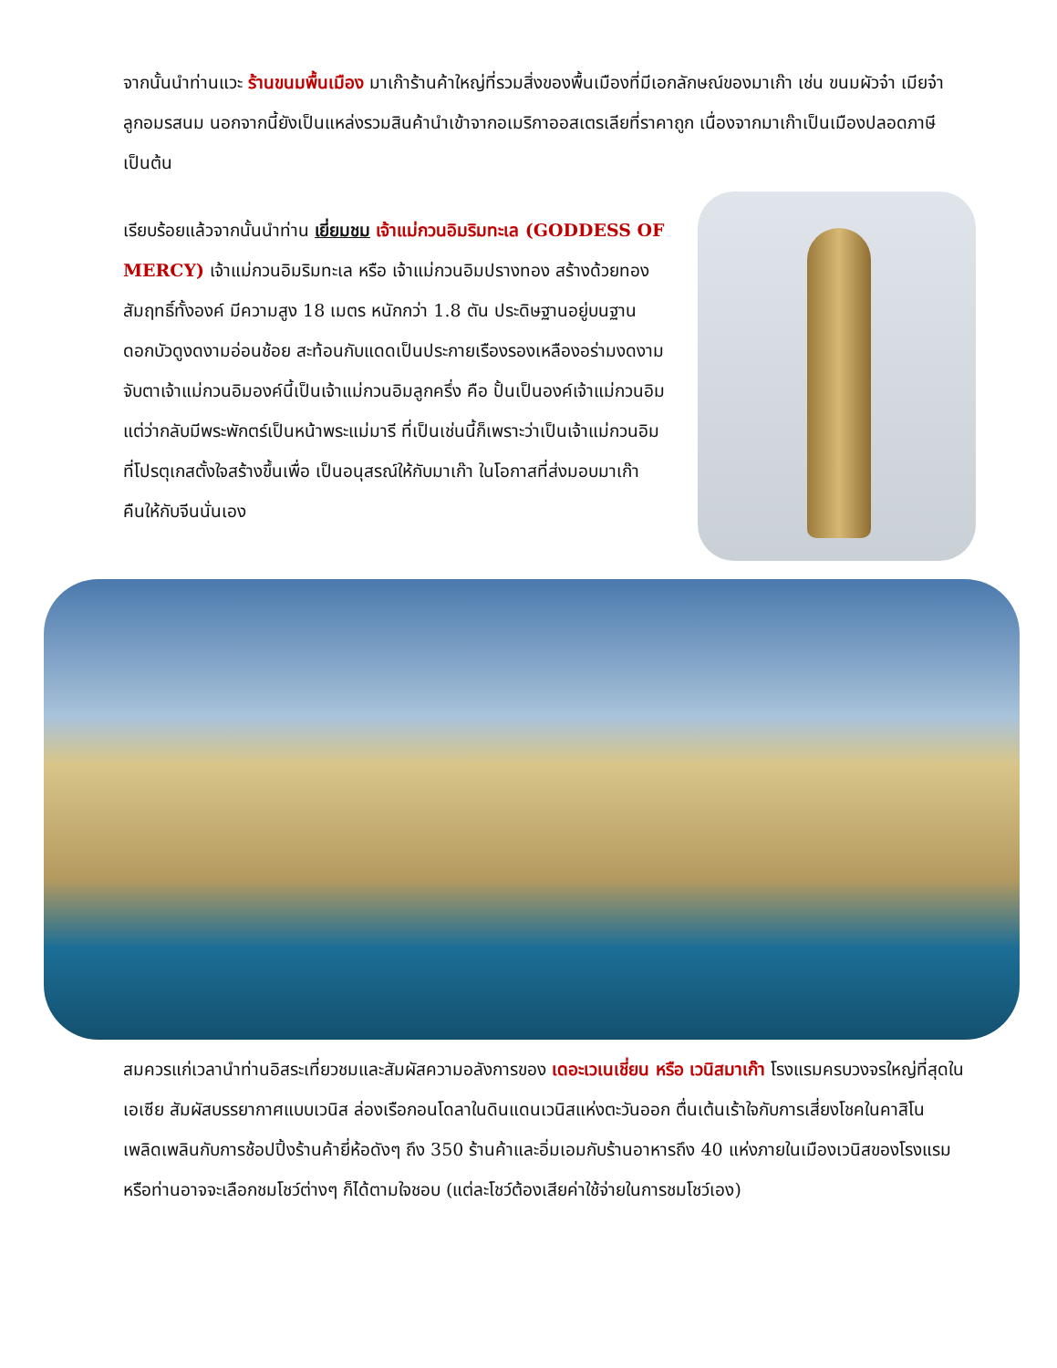จากนั้นนำท่านแวะ ร้านขนมพื้นเมือง มาเก๊าร้านค้าใหญ่ที่รวมสิ่งของพื้นเมืองที่มีเอกลักษณ์ของมาเก๊า เช่น ขนมผัวจ๋า เมียจ๋า ลูกอมรสนม นอกจากนี้ยังเป็นแหล่งรวมสินค้านำเข้าจากอเมริกาออสเตรเลียที่ราคาถูก เนื่องจากมาเก๊าเป็นเมืองปลอดภาษีเป็นต้น
เรียบร้อยแล้วจากนั้นนำท่าน เยี่ยมชม เจ้าแม่กวนอิมริมทะเล (GODDESS OF MERCY) เจ้าแม่กวนอิมริมทะเล หรือ เจ้าแม่กวนอิมปรางทอง สร้างด้วยทองสัมฤทธิ์ทั้งองค์ มีความสูง 18 เมตร หนักกว่า 1.8 ตัน ประดิษฐานอยู่บนฐานดอกบัวดูงดงามอ่อนช้อย สะท้อนกับแดดเป็นประกายเรืองรองเหลืองอร่ามงดงามจับตาเจ้าแม่กวนอิมองค์นี้เป็นเจ้าแม่กวนอิมลูกครึ่ง คือ ปั้นเป็นองค์เจ้าแม่กวนอิม แต่ว่ากลับมีพระพักตร์เป็นหน้าพระแม่มารี ที่เป็นเช่นนี้ก็เพราะว่าเป็นเจ้าแม่กวนอิมที่โปรตุเกสตั้งใจสร้างขึ้นเพื่อ เป็นอนุสรณ์ให้กับมาเก๊า ในโอกาสที่ส่งมอบมาเก๊าคืนให้กับจีนนั่นเอง
สมควรแก่เวลานำท่านอิสระเที่ยวชมและสัมผัสความอลังการของ เดอะเวเนเชี่ยน หรือ เวนิสมาเก๊า โรงแรมครบวงจรใหญ่ที่สุดในเอเซีย สัมผัสบรรยากาศแบบเวนิส ล่องเรือกอนโดลาในดินแดนเวนิสแห่งตะวันออก ตื่นเต้นเร้าใจกับการเสี่ยงโชคในคาสิโน เพลิดเพลินกับการช้อปปิ้งร้านค้ายี่ห้อดังๆ ถึง 350 ร้านค้าและอิ่มเอมกับร้านอาหารถึง 40 แห่งภายในเมืองเวนิสของโรงแรม หรือท่านอาจจะเลือกชมโชว์ต่างๆ ก็ได้ตามใจชอบ (แต่ละโชว์ต้องเสียค่าใช้จ่ายในการชมโชว์เอง)